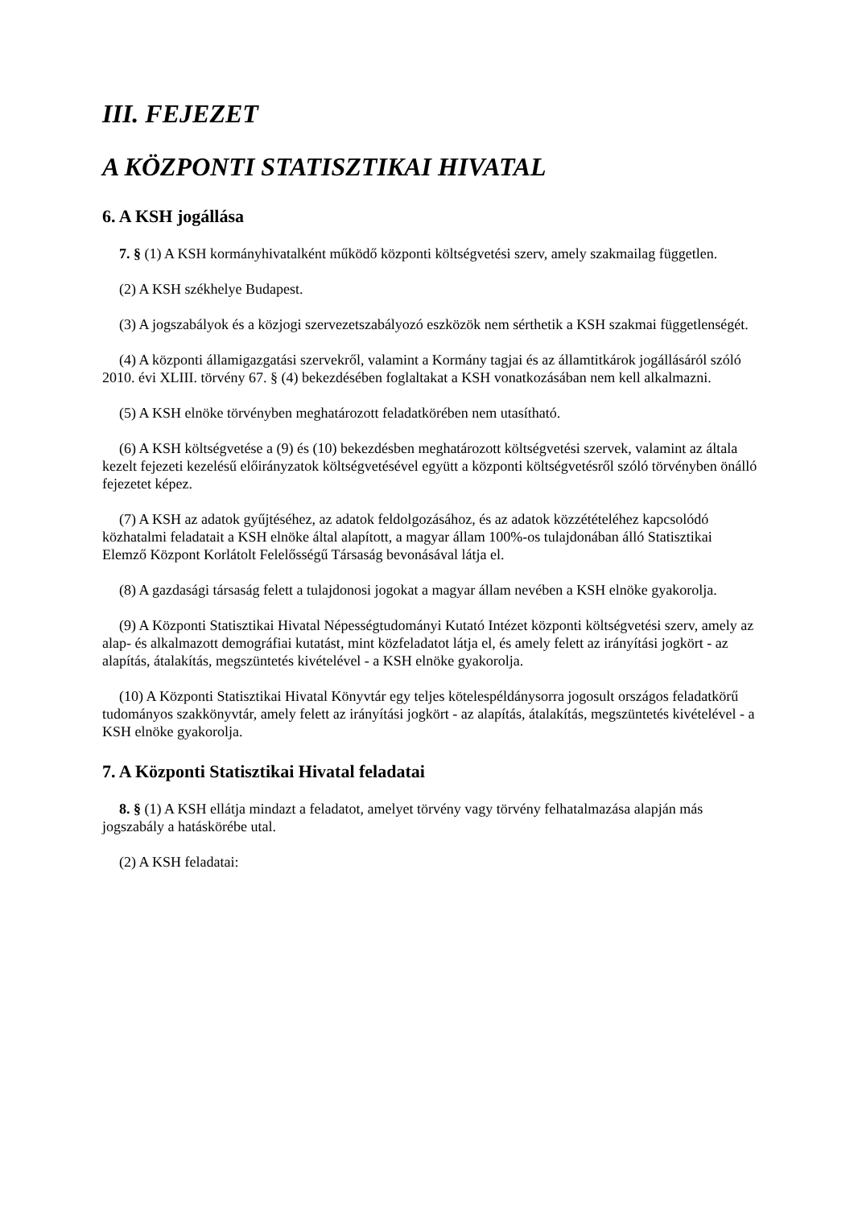III. FEJEZET
A KÖZPONTI STATISZTIKAI HIVATAL
6. A KSH jogállása
7. § (1) A KSH kormányhivatalként működő központi költségvetési szerv, amely szakmailag független.
(2) A KSH székhelye Budapest.
(3) A jogszabályok és a közjogi szervezetszabályozó eszközök nem sérthetik a KSH szakmai függetlenségét.
(4) A központi államigazgatási szervekről, valamint a Kormány tagjai és az államtitkárok jogállásáról szóló 2010. évi XLIII. törvény 67. § (4) bekezdésében foglaltakat a KSH vonatkozásában nem kell alkalmazni.
(5) A KSH elnöke törvényben meghatározott feladatkörében nem utasítható.
(6) A KSH költségvetése a (9) és (10) bekezdésben meghatározott költségvetési szervek, valamint az általa kezelt fejezeti kezelésű előirányzatok költségvetésével együtt a központi költségvetésről szóló törvényben önálló fejezetet képez.
(7) A KSH az adatok gyűjtéséhez, az adatok feldolgozásához, és az adatok közzétételéhez kapcsolódó közhatalmi feladatait a KSH elnöke által alapított, a magyar állam 100%-os tulajdonában álló Statisztikai Elemző Központ Korlátolt Felelősségű Társaság bevonásával látja el.
(8) A gazdasági társaság felett a tulajdonosi jogokat a magyar állam nevében a KSH elnöke gyakorolja.
(9) A Központi Statisztikai Hivatal Népességtudományi Kutató Intézet központi költségvetési szerv, amely az alap- és alkalmazott demográfiai kutatást, mint közfeladatot látja el, és amely felett az irányítási jogkört - az alapítás, átalakítás, megszüntetés kivételével - a KSH elnöke gyakorolja.
(10) A Központi Statisztikai Hivatal Könyvtár egy teljes kötelespéldánysorra jogosult országos feladatkörű tudományos szakkönyvtár, amely felett az irányítási jogkört - az alapítás, átalakítás, megszüntetés kivételével - a KSH elnöke gyakorolja.
7. A Központi Statisztikai Hivatal feladatai
8. § (1) A KSH ellátja mindazt a feladatot, amelyet törvény vagy törvény felhatalmazása alapján más jogszabály a hatáskörébe utal.
(2) A KSH feladatai: